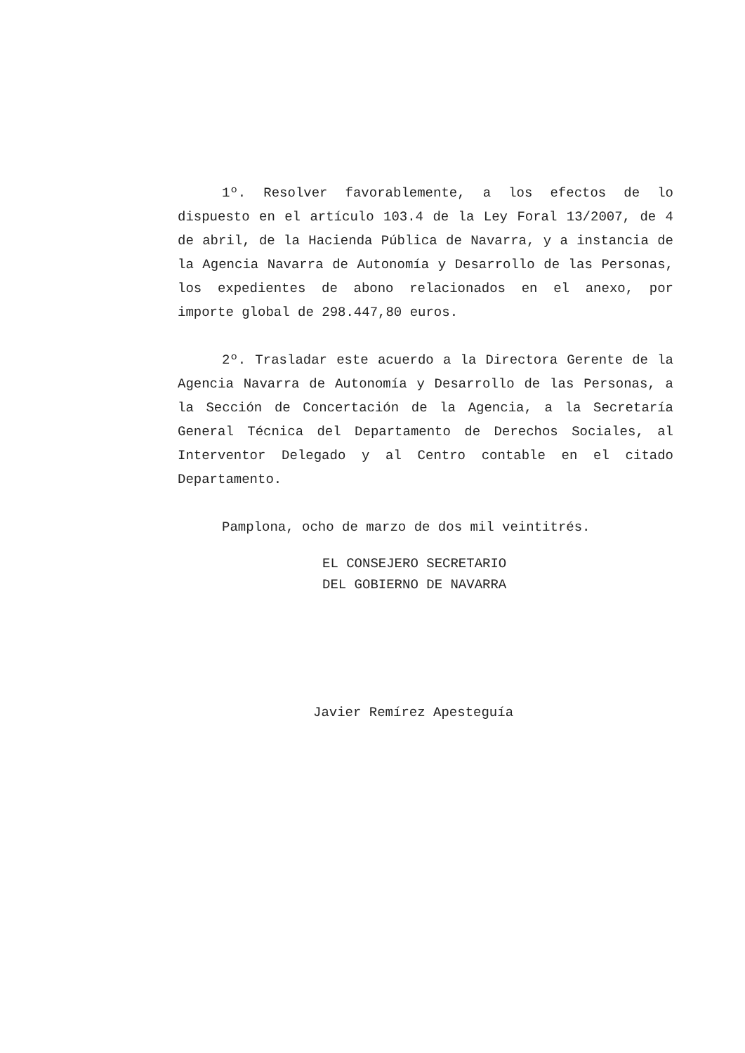1º. Resolver favorablemente, a los efectos de lo dispuesto en el artículo 103.4 de la Ley Foral 13/2007, de 4 de abril, de la Hacienda Pública de Navarra, y a instancia de la Agencia Navarra de Autonomía y Desarrollo de las Personas, los expedientes de abono relacionados en el anexo, por importe global de 298.447,80 euros.
2º. Trasladar este acuerdo a la Directora Gerente de la Agencia Navarra de Autonomía y Desarrollo de las Personas, a la Sección de Concertación de la Agencia, a la Secretaría General Técnica del Departamento de Derechos Sociales, al Interventor Delegado y al Centro contable en el citado Departamento.
Pamplona, ocho de marzo de dos mil veintitrés.
EL CONSEJERO SECRETARIO
DEL GOBIERNO DE NAVARRA
Javier Remírez Apesteguía